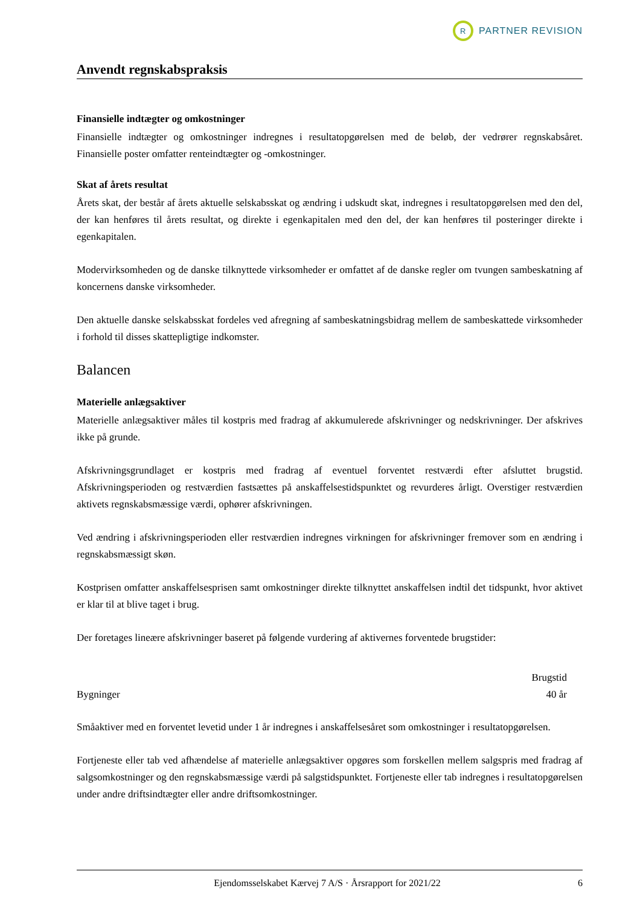R
PARTNER REVISION
Anvendt regnskabspraksis
Finansielle indtægter og omkostninger
Finansielle indtægter og omkostninger indregnes i resultatopgørelsen med de beløb, der vedrører regnskabsåret. Finansielle poster omfatter renteindtægter og -omkostninger.
Skat af årets resultat
Årets skat, der består af årets aktuelle selskabsskat og ændring i udskudt skat, indregnes i resultatopgørelsen med den del, der kan henføres til årets resultat, og direkte i egenkapitalen med den del, der kan henføres til posteringer direkte i egenkapitalen.
Modervirksomheden og de danske tilknyttede virksomheder er omfattet af de danske regler om tvungen sambeskatning af koncernens danske virksomheder.
Den aktuelle danske selskabsskat fordeles ved afregning af sambeskatningsbidrag mellem de sambeskattede virksomheder i forhold til disses skattepligtige indkomster.
Balancen
Materielle anlægsaktiver
Materielle anlægsaktiver måles til kostpris med fradrag af akkumulerede afskrivninger og nedskrivninger. Der afskrives ikke på grunde.
Afskrivningsgrundlaget er kostpris med fradrag af eventuel forventet restværdi efter afsluttet brugstid. Afskrivningsperioden og restværdien fastsættes på anskaffelsestidspunktet og revurderes årligt. Overstiger restværdien aktivets regnskabsmæssige værdi, ophører afskrivningen.
Ved ændring i afskrivningsperioden eller restværdien indregnes virkningen for afskrivninger fremover som en ændring i regnskabsmæssigt skøn.
Kostprisen omfatter anskaffelsesprisen samt omkostninger direkte tilknyttet anskaffelsen indtil det tidspunkt, hvor aktivet er klar til at blive taget i brug.
Der foretages lineære afskrivninger baseret på følgende vurdering af aktivernes forventede brugstider:
| | Brugstid |
| --- | --- |
| Bygninger | 40 år |
Småaktiver med en forventet levetid under 1 år indregnes i anskaffelsesåret som omkostninger i resultatopgørelsen.
Fortjeneste eller tab ved afhændelse af materielle anlægsaktiver opgøres som forskellen mellem salgspris med fradrag af salgsomkostninger og den regnskabsmæssige værdi på salgstidspunktet. Fortjeneste eller tab indregnes i resultatopgørelsen under andre driftsindtægter eller andre driftsomkostninger.
Ejendomsselskabet Kærvej 7 A/S · Årsrapport for 2021/22 6